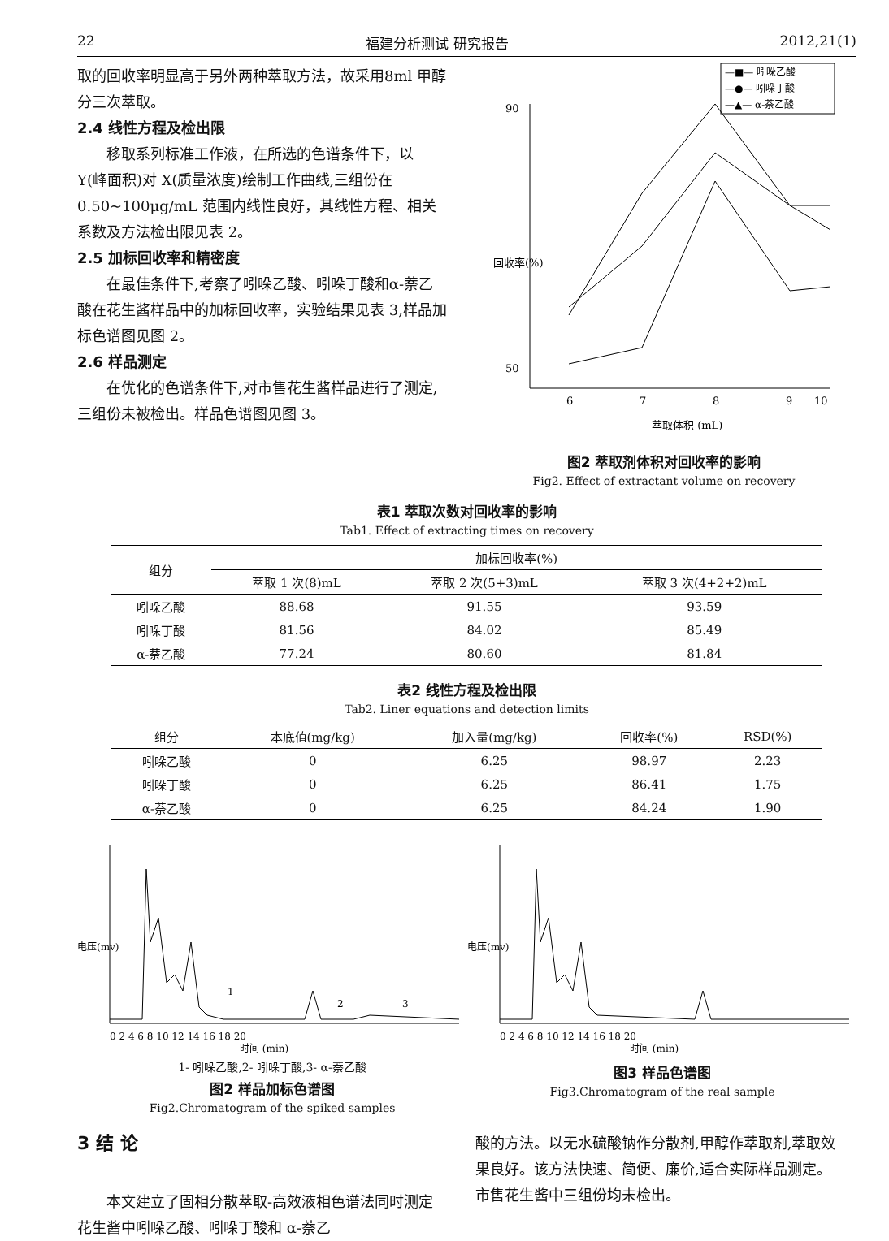22 福建分析测试 研究报告 2012,21(1)
取的回收率明显高于另外两种萃取方法，故采用8ml 甲醇分三次萃取。
2.4 线性方程及检出限
移取系列标准工作液，在所选的色谱条件下，以 Y(峰面积)对 X(质量浓度)绘制工作曲线,三组份在 0.50~100μg/mL 范围内线性良好，其线性方程、相关系数及方法检出限见表 2。
2.5 加标回收率和精密度
在最佳条件下,考察了吲哚乙酸、吲哚丁酸和α-萘乙酸在花生酱样品中的加标回收率，实验结果见表 3,样品加标色谱图见图 2。
2.6 样品测定
在优化的色谱条件下,对市售花生酱样品进行了测定,三组份未被检出。样品色谱图见图 3。
—■— 吲哚乙酸
—●— 吲哚丁酸
—▲— α-萘乙酸
90
50
6
7
8
9
10
萃取体积 (mL)
回收率(%)
图2 萃取剂体积对回收率的影响
Fig2. Effect of extractant volume on recovery
表1 萃取次数对回收率的影响
Tab1. Effect of extracting times on recovery
| 组分 | 加标回收率(%) | | |
| --- | --- | --- | --- |
| | 萃取 1 次(8)mL | 萃取 2 次(5+3)mL | 萃取 3 次(4+2+2)mL |
| 吲哚乙酸 | 88.68 | 91.55 | 93.59 |
| 吲哚丁酸 | 81.56 | 84.02 | 85.49 |
| α-萘乙酸 | 77.24 | 80.60 | 81.84 |
表2 线性方程及检出限
Tab2. Liner equations and detection limits
| 组分 | 本底值(mg/kg) | 加入量(mg/kg) | 回收率(%) | RSD(%) |
| --- | --- | --- | --- | --- |
| 吲哚乙酸 | 0 | 6.25 | 98.97 | 2.23 |
| 吲哚丁酸 | 0 | 6.25 | 86.41 | 1.75 |
| α-萘乙酸 | 0 | 6.25 | 84.24 | 1.90 |
1
2
3
0 2 4 6 8 10 12 14 16 18 20
时间 (min)
电压(mv)
1- 吲哚乙酸,2- 吲哚丁酸,3- α-萘乙酸
图2 样品加标色谱图
Fig2.Chromatogram of the spiked samples
0 2 4 6 8 10 12 14 16 18 20
时间 (min)
电压(mv)
图3 样品色谱图
Fig3.Chromatogram of the real sample
3 结 论
本文建立了固相分散萃取-高效液相色谱法同时测定花生酱中吲哚乙酸、吲哚丁酸和 α-萘乙
酸的方法。以无水硫酸钠作分散剂,甲醇作萃取剂,萃取效果良好。该方法快速、简便、廉价,适合实际样品测定。市售花生酱中三组份均未检出。